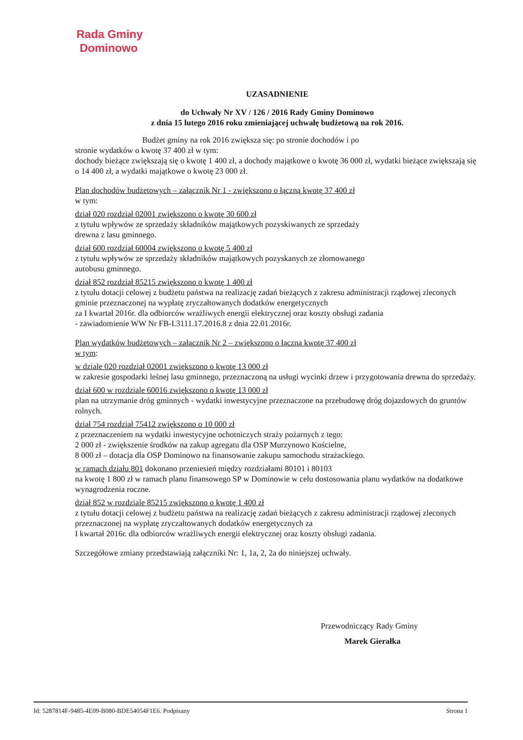Rada Gminy
Dominowo
UZASADNIENIE
do Uchwały Nr XV / 126 / 2016 Rady Gminy Dominowo
z dnia 15 lutego 2016 roku zmieniającej uchwałę budżetową na rok 2016.
Budżet gminy na rok 2016 zwiększa się: po stronie dochodów i po
stronie wydatków o kwotę 37 400 zł w tym:
dochody bieżące zwiększają się o kwotę 1 400 zł, a dochody majątkowe o kwotę 36 000 zł, wydatki bieżące zwiększają się o 14 400 zł, a wydatki majątkowe o kwotę 23 000 zł.
Plan dochodów budżetowych – załącznik Nr 1 - zwiększono o łączną kwotę 37 400 zł
w tym:
dział 020 rozdział 02001 zwiększono o kwotę 30 600 zł
z tytułu wpływów ze sprzedaży składników majątkowych pozyskiwanych ze sprzedaży
drewna z lasu gminnego.
dział 600 rozdział 60004 zwiększono o kwotę 5 400 zł
z tytułu wpływów ze sprzedaży składników majątkowych pozyskanych ze złomowanego
autobusu gminnego.
dział 852 rozdział 85215 zwiększono o kwotę 1 400 zł
z tytułu dotacji celowej z budżetu państwa na realizację zadań bieżących z zakresu administracji rządowej zleconych gminie przeznaczonej na wypłatę zryczałtowanych dodatków energetycznych
za I kwartał 2016r. dla odbiorców wrażliwych energii elektrycznej oraz koszty obsługi zadania
- zawiadomienie WW Nr FB-I.3111.17.2016.8 z dnia 22.01.2016r.
Plan wydatków budżetowych – załącznik Nr 2 – zwiększono o łączną kwotę 37 400 zł
w tym:
w dziale 020 rozdział 02001 zwiększono o kwotę 13 000 zł
w zakresie gospodarki leśnej lasu gminnego, przeznaczoną na usługi wycinki drzew i przygotowania drewna do sprzedaży.
dział 600 w rozdziale 60016 zwiększono o kwotę 13 000 zł
plan na utrzymanie dróg gminnych - wydatki inwestycyjne przeznaczone na przebudowę dróg dojazdowych do gruntów rolnych.
dział 754 rozdział 75412 zwiększono o 10 000 zł
z przeznaczeniem na wydatki inwestycyjne ochotniczych straży pożarnych z tego:
2 000 zł - zwiększenie środków na zakup agregatu dla OSP Murzynowo Kościelne,
8 000 zł – dotacja dla OSP Dominowo na finansowanie zakupu samochodu strażackiego.
w ramach działu 801 dokonano przeniesień między rozdziałami 80101 i 80103
na kwotę 1 800 zł w ramach planu finansowego SP w Dominowie w celu dostosowania planu wydatków na dodatkowe wynagrodzenia roczne.
dział 852 w rozdziale 85215 zwiększono o kwotę 1 400 zł
z tytułu dotacji celowej z budżetu państwa na realizację zadań bieżących z zakresu administracji rządowej zleconych przeznaczonej na wypłatę zryczałtowanych dodatków energetycznych za
I kwartał 2016r. dla odbiorców wrażliwych energii elektrycznej oraz koszty obsługi zadania.
Szczegółowe zmiany przedstawiają załączniki Nr: 1, 1a, 2, 2a do niniejszej uchwały.
Przewodniczący Rady Gminy
Marek Gierałka
Id: 5287814F-9485-4E09-B080-BDE54054F1E6. Podpisany Strona 1